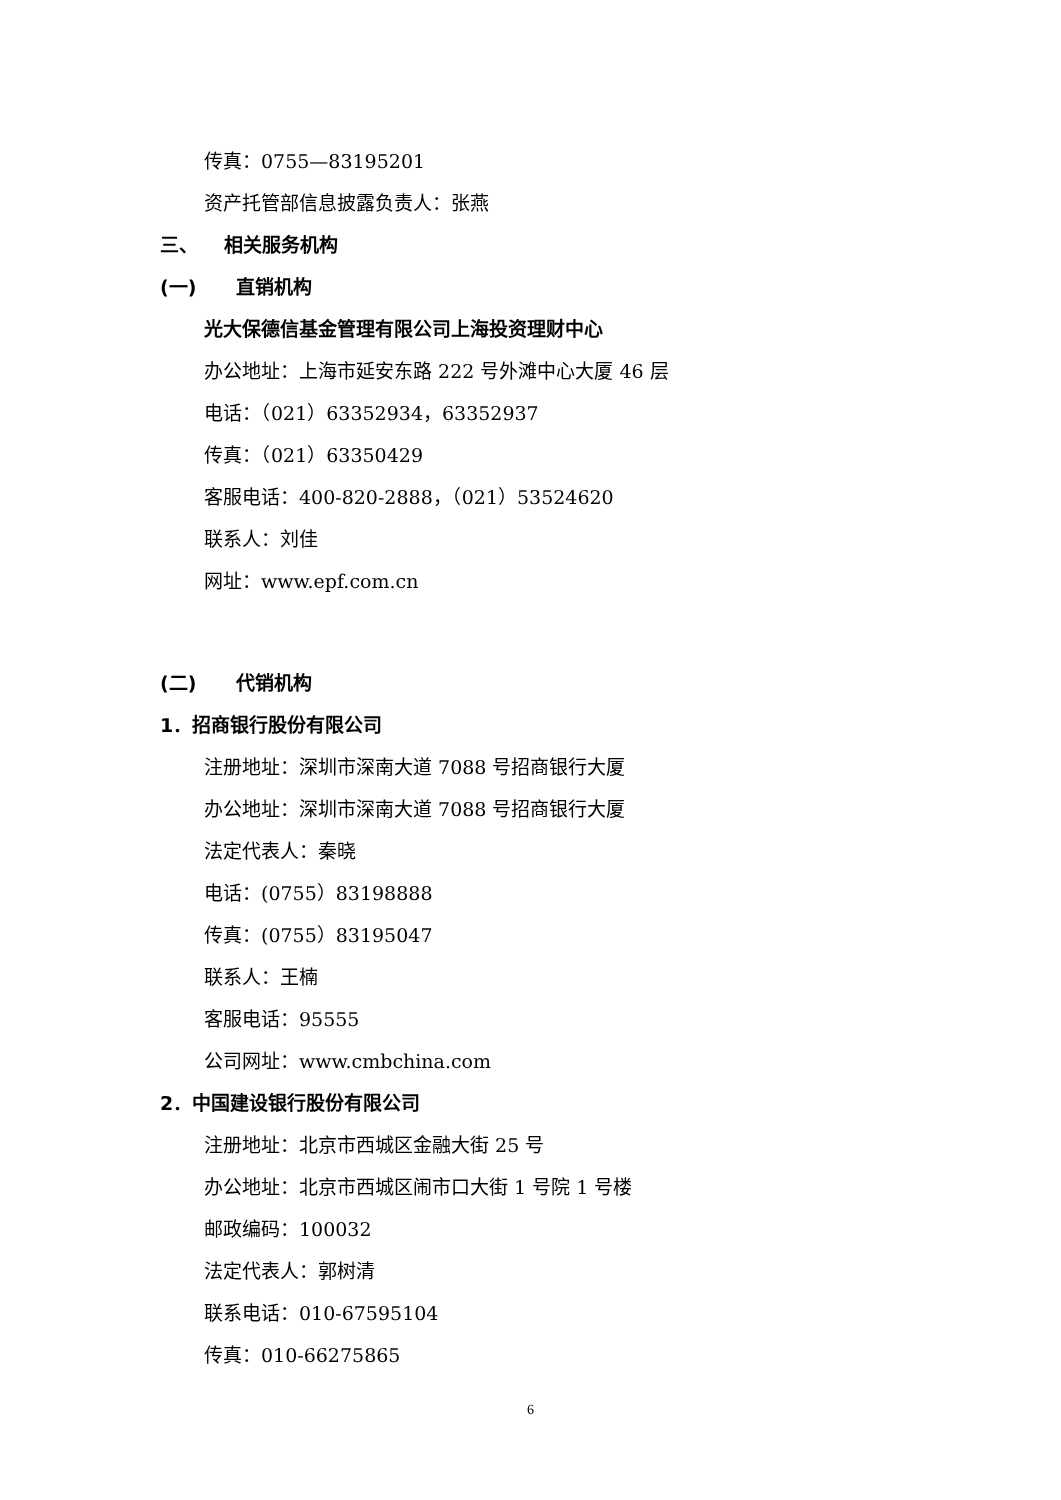传真：0755—83195201
资产托管部信息披露负责人：张燕
三、 相关服务机构
(一) 直销机构
光大保德信基金管理有限公司上海投资理财中心
办公地址：上海市延安东路 222 号外滩中心大厦 46 层
电话：（021）63352934，63352937
传真：（021）63350429
客服电话：400-820-2888，（021）53524620
联系人：刘佳
网址：www.epf.com.cn
(二) 代销机构
1．招商银行股份有限公司
注册地址：深圳市深南大道 7088 号招商银行大厦
办公地址：深圳市深南大道 7088 号招商银行大厦
法定代表人：秦晓
电话：(0755）83198888
传真：(0755）83195047
联系人：王楠
客服电话：95555
公司网址：www.cmbchina.com
2．中国建设银行股份有限公司
注册地址：北京市西城区金融大街 25 号
办公地址：北京市西城区闹市口大街 1 号院 1 号楼
邮政编码：100032
法定代表人：郭树清
联系电话：010-67595104
传真：010-66275865
6